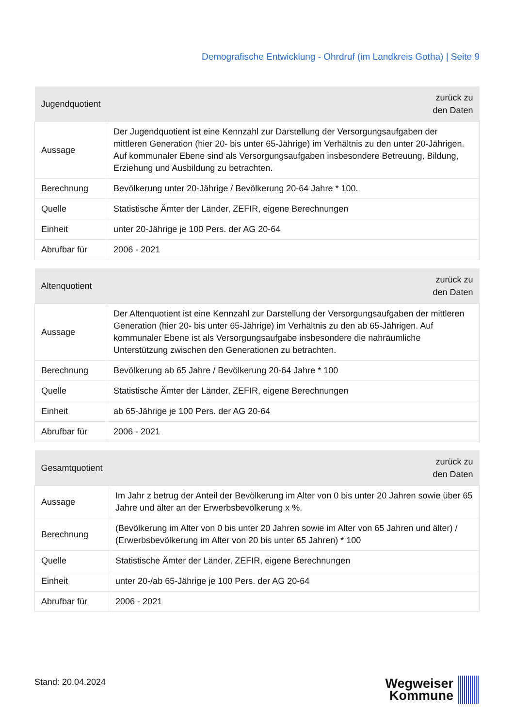Demografische Entwicklung - Ohrdruf (im Landkreis Gotha) | Seite 9
| Jugendquotient | zurück zu den Daten |
| --- | --- |
| Aussage | Der Jugendquotient ist eine Kennzahl zur Darstellung der Versorgungsaufgaben der mittleren Generation (hier 20- bis unter 65-Jährige) im Verhältnis zu den unter 20-Jährigen. Auf kommunaler Ebene sind als Versorgungsaufgaben insbesondere Betreuung, Bildung, Erziehung und Ausbildung zu betrachten. |
| Berechnung | Bevölkerung unter 20-Jährige / Bevölkerung 20-64 Jahre * 100. |
| Quelle | Statistische Ämter der Länder, ZEFIR, eigene Berechnungen |
| Einheit | unter 20-Jährige je 100 Pers. der AG 20-64 |
| Abrufbar für | 2006 - 2021 |
| Altenquotient | zurück zu den Daten |
| --- | --- |
| Aussage | Der Altenquotient ist eine Kennzahl zur Darstellung der Versorgungsaufgaben der mittleren Generation (hier 20- bis unter 65-Jährige) im Verhältnis zu den ab 65-Jährigen. Auf kommunaler Ebene ist als Versorgungsaufgabe insbesondere die nahräumliche Unterstützung zwischen den Generationen zu betrachten. |
| Berechnung | Bevölkerung ab 65 Jahre / Bevölkerung 20-64 Jahre * 100 |
| Quelle | Statistische Ämter der Länder, ZEFIR, eigene Berechnungen |
| Einheit | ab 65-Jährige je 100 Pers. der AG 20-64 |
| Abrufbar für | 2006 - 2021 |
| Gesamtquotient | zurück zu den Daten |
| --- | --- |
| Aussage | Im Jahr z betrug der Anteil der Bevölkerung im Alter von 0 bis unter 20 Jahren sowie über 65 Jahre und älter an der Erwerbsbevölkerung x %. |
| Berechnung | (Bevölkerung im Alter von 0 bis unter 20 Jahren sowie im Alter von 65 Jahren und älter) / (Erwerbsbevölkerung im Alter von 20 bis unter 65 Jahren) * 100 |
| Quelle | Statistische Ämter der Länder, ZEFIR, eigene Berechnungen |
| Einheit | unter 20-/ab 65-Jährige je 100 Pers. der AG 20-64 |
| Abrufbar für | 2006 - 2021 |
Stand: 20.04.2024
Wegweiser
Kommune